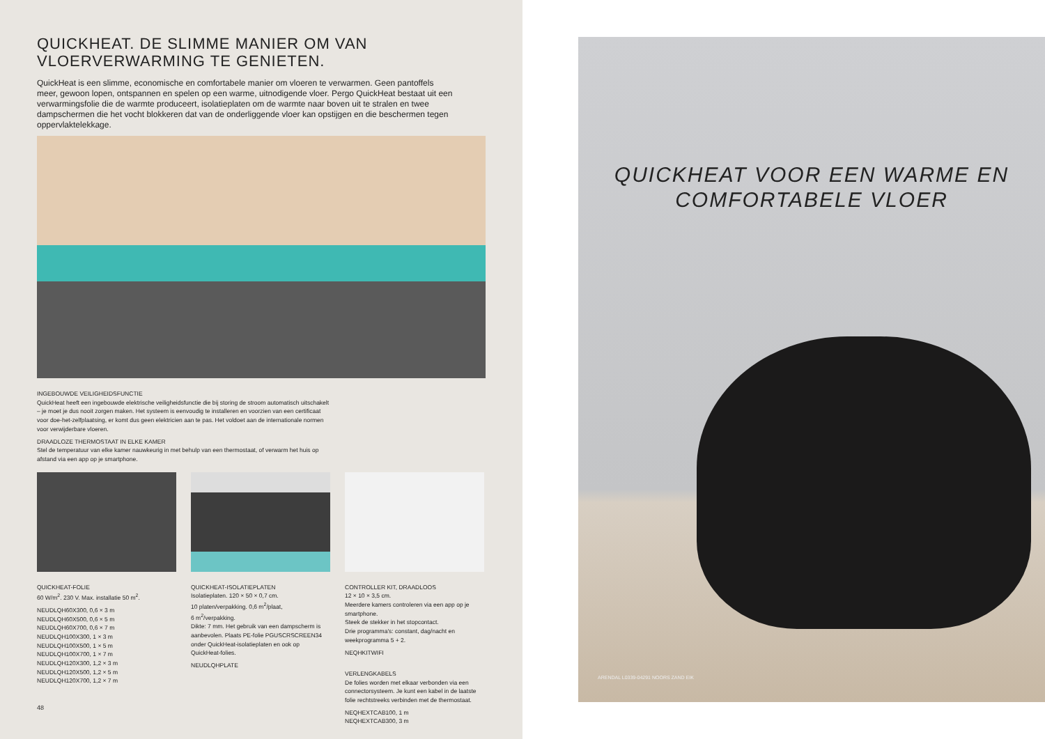QUICKHEAT. DE SLIMME MANIER OM VAN
VLOERVERWARMING TE GENIETEN.
QuickHeat is een slimme, economische en comfortabele manier om vloeren te verwarmen. Geen pantoffels meer, gewoon lopen, ontspannen en spelen op een warme, uitnodigende vloer. Pergo QuickHeat bestaat uit een verwarmingsfolie die de warmte produceert, isolatieplaten om de warmte naar boven uit te stralen en twee dampschermen die het vocht blokkeren dat van de onderliggende vloer kan opstijgen en die beschermen tegen oppervlaktelekkage.
INGEBOUWDE VEILIGHEIDSFUNCTIE
QuickHeat heeft een ingebouwde elektrische veiligheidsfunctie die bij storing de stroom automatisch uitschakelt – je moet je dus nooit zorgen maken. Het systeem is eenvoudig te installeren en voorzien van een certificaat voor doe-het-zelfplaatsing, er komt dus geen elektricien aan te pas. Het voldoet aan de internationale normen voor verwijderbare vloeren.
DRAADLOZE THERMOSTAAT IN ELKE KAMER
Stel de temperatuur van elke kamer nauwkeurig in met behulp van een thermostaat, of verwarm het huis op afstand via een app op je smartphone.
QUICKHEAT-FOLIE
60 W/m<sup>2</sup>. 230 V. Max. installatie 50 m<sup>2</sup>.
NEUDLQH60X300, 0,6 × 3 m
NEUDLQH60X500, 0,6 × 5 m
NEUDLQH60X700, 0,6 × 7 m
NEUDLQH100X300, 1 × 3 m
NEUDLQH100X500, 1 × 5 m
NEUDLQH100X700, 1 × 7 m
NEUDLQH120X300, 1,2 × 3 m
NEUDLQH120X500, 1,2 × 5 m
NEUDLQH120X700, 1,2 × 7 m
QUICKHEAT-ISOLATIEPLATEN
Isolatieplaten. 120 × 50 × 0,7 cm.
10 platen/verpakking. 0,6 m<sup>2</sup>/plaat,
6 m<sup>2</sup>/verpakking.
Dikte: 7 mm. Het gebruik van een dampscherm is aanbevolen. Plaats PE-folie PGUSCRSCREEN34 onder QuickHeat-isolatieplaten en ook op QuickHeat-folies.
NEUDLQHPLATE
CONTROLLER KIT, DRAADLOOS
12 × 10 × 3,5 cm.
Meerdere kamers controleren via een app op je smartphone.
Steek de stekker in het stopcontact.
Drie programma's: constant, dag/nacht en weekprogramma 5 + 2.
NEQHKITWIFI
VERLENGKABELS
De folies worden met elkaar verbonden via een connectorsysteem. Je kunt een kabel in de laatste folie rechtstreeks verbinden met de thermostaat.
NEQHEXTCAB100, 1 m
NEQHEXTCAB300, 3 m
48
QUICKHEAT VOOR EEN WARME EN COMFORTABELE VLOER
ARENDAL L0339-04291 NOORS ZAND EIK